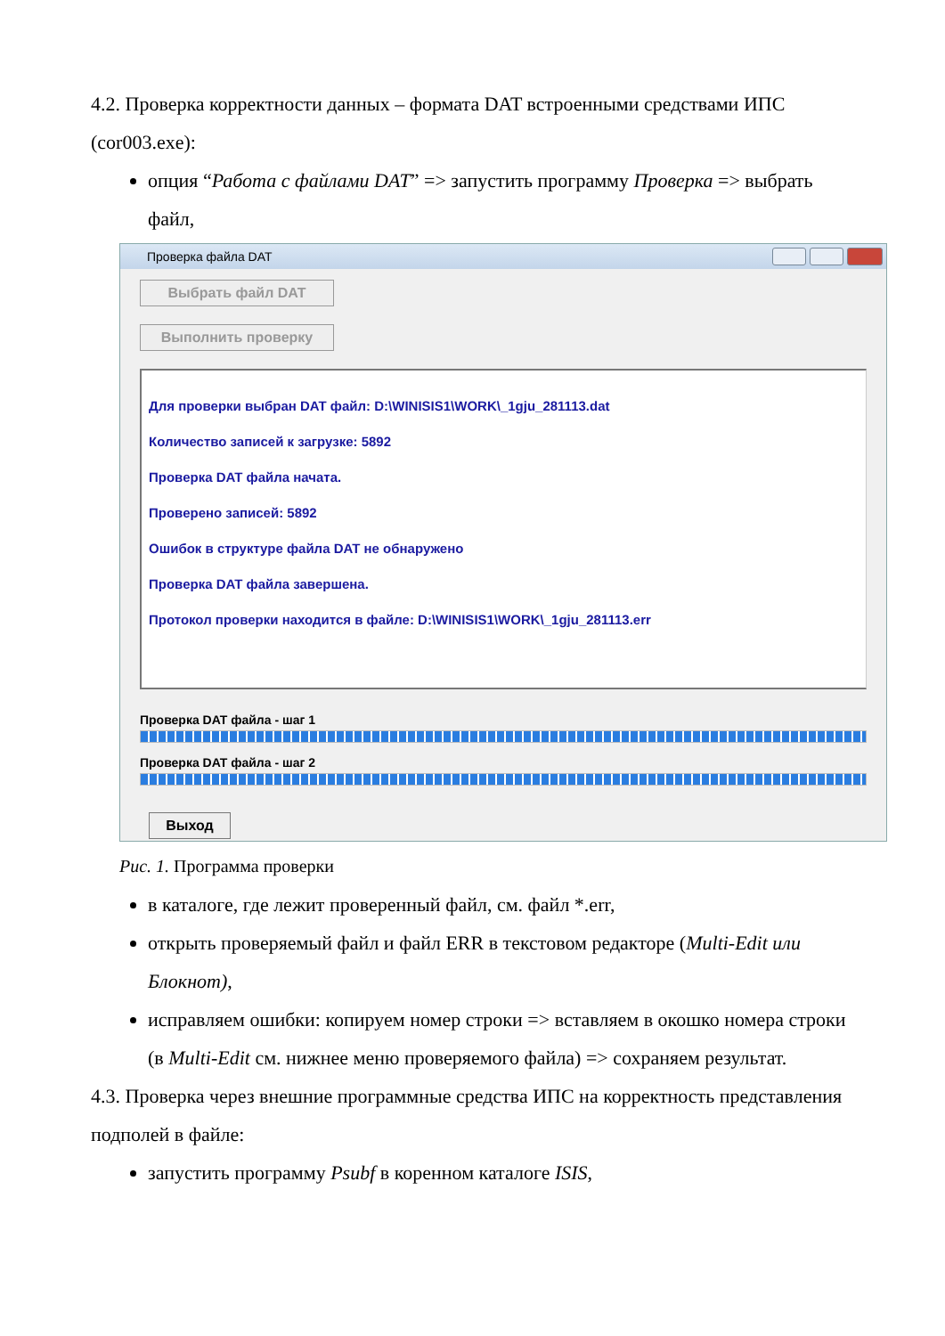4.2. Проверка корректности данных – формата DAT встроенными средствами ИПС (cor003.exe):
опция “Работа с файлами DAT” => запустить программу Проверка => выбрать файл,
Проверка файла DAT
Выбрать файл DAT
Выполнить проверку
Для проверки выбран DAT файл: D:\WINISIS1\WORK\_1gju_281113.dat
Количество записей к загрузке: 5892
Проверка DAT файла начата.
Проверено записей: 5892
Ошибок в структуре файла DAT не обнаружено
Проверка DAT файла завершена.
Протокол проверки находится в файле: D:\WINISIS1\WORK\_1gju_281113.err
Проверка DAT файла - шаг 1
Проверка DAT файла - шаг 2
Выход
Рис. 1. Программа проверки
в каталоге, где лежит проверенный файл, см. файл *.err,
открыть проверяемый файл и файл ERR в текстовом редакторе (Multi-Edit или Блокнот),
исправляем ошибки: копируем номер строки => вставляем в окошко номера строки (в Multi-Edit см. нижнее меню проверяемого файла) => сохраняем результат.
4.3. Проверка через внешние программные средства ИПС на корректность представления подполей в файле:
запустить программу Psubf в коренном каталоге ISIS,